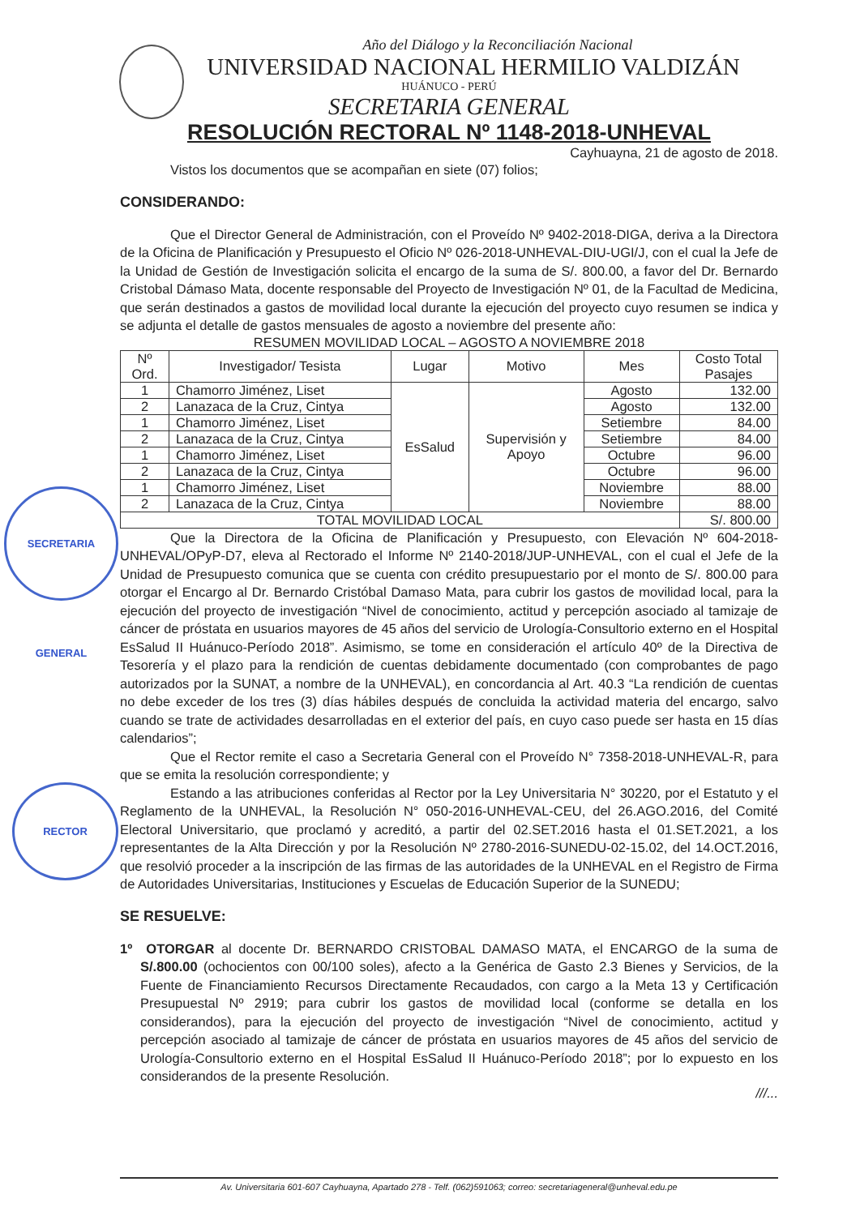SECRETARIA GENERAL
RECTOR
Año del Diálogo y la Reconciliación Nacional
UNIVERSIDAD NACIONAL HERMILIO VALDIZÁN
HUÁNUCO - PERÚ
SECRETARIA GENERAL
RESOLUCIÓN RECTORAL Nº 1148-2018-UNHEVAL
Cayhuayna, 21 de agosto de 2018.
Vistos los documentos que se acompañan en siete (07) folios;
CONSIDERANDO:
Que el Director General de Administración, con el Proveído Nº 9402-2018-DIGA, deriva a la Directora de la Oficina de Planificación y Presupuesto el Oficio Nº 026-2018-UNHEVAL-DIU-UGI/J, con el cual la Jefe de la Unidad de Gestión de Investigación solicita el encargo de la suma de S/. 800.00, a favor del Dr. Bernardo Cristobal Dámaso Mata, docente responsable del Proyecto de Investigación Nº 01, de la Facultad de Medicina, que serán destinados a gastos de movilidad local durante la ejecución del proyecto cuyo resumen se indica y se adjunta el detalle de gastos mensuales de agosto a noviembre del presente año:
RESUMEN MOVILIDAD LOCAL – AGOSTO A NOVIEMBRE 2018
| Nº Ord. | Investigador/ Tesista | Lugar | Motivo | Mes | Costo Total Pasajes |
| --- | --- | --- | --- | --- | --- |
| 1 | Chamorro Jiménez, Liset | EsSalud | Supervisión y Apoyo | Agosto | 132.00 |
| 2 | Lanazaca de la Cruz, Cintya | | | Agosto | 132.00 |
| 1 | Chamorro Jiménez, Liset | | | Setiembre | 84.00 |
| 2 | Lanazaca de la Cruz, Cintya | | | Setiembre | 84.00 |
| 1 | Chamorro Jiménez, Liset | | | Octubre | 96.00 |
| 2 | Lanazaca de la Cruz, Cintya | | | Octubre | 96.00 |
| 1 | Chamorro Jiménez, Liset | | | Noviembre | 88.00 |
| 2 | Lanazaca de la Cruz, Cintya | | | Noviembre | 88.00 |
| TOTAL MOVILIDAD LOCAL | | | | | S/. 800.00 |
Que la Directora de la Oficina de Planificación y Presupuesto, con Elevación Nº 604-2018-UNHEVAL/OPyP-D7, eleva al Rectorado el Informe Nº 2140-2018/JUP-UNHEVAL, con el cual el Jefe de la Unidad de Presupuesto comunica que se cuenta con crédito presupuestario por el monto de S/. 800.00 para otorgar el Encargo al Dr. Bernardo Cristóbal Damaso Mata, para cubrir los gastos de movilidad local, para la ejecución del proyecto de investigación “Nivel de conocimiento, actitud y percepción asociado al tamizaje de cáncer de próstata en usuarios mayores de 45 años del servicio de Urología-Consultorio externo en el Hospital EsSalud II Huánuco-Período 2018”. Asimismo, se tome en consideración el artículo 40º de la Directiva de Tesorería y el plazo para la rendición de cuentas debidamente documentado (con comprobantes de pago autorizados por la SUNAT, a nombre de la UNHEVAL), en concordancia al Art. 40.3 “La rendición de cuentas no debe exceder de los tres (3) días hábiles después de concluida la actividad materia del encargo, salvo cuando se trate de actividades desarrolladas en el exterior del país, en cuyo caso puede ser hasta en 15 días calendarios”;
Que el Rector remite el caso a Secretaria General con el Proveído N° 7358-2018-UNHEVAL-R, para que se emita la resolución correspondiente; y
Estando a las atribuciones conferidas al Rector por la Ley Universitaria N° 30220, por el Estatuto y el Reglamento de la UNHEVAL, la Resolución N° 050-2016-UNHEVAL-CEU, del 26.AGO.2016, del Comité Electoral Universitario, que proclamó y acreditó, a partir del 02.SET.2016 hasta el 01.SET.2021, a los representantes de la Alta Dirección y por la Resolución Nº 2780-2016-SUNEDU-02-15.02, del 14.OCT.2016, que resolvió proceder a la inscripción de las firmas de las autoridades de la UNHEVAL en el Registro de Firma de Autoridades Universitarias, Instituciones y Escuelas de Educación Superior de la SUNEDU;
SE RESUELVE:
1º OTORGAR al docente Dr. BERNARDO CRISTOBAL DAMASO MATA, el ENCARGO de la suma de S/.800.00 (ochocientos con 00/100 soles), afecto a la Genérica de Gasto 2.3 Bienes y Servicios, de la Fuente de Financiamiento Recursos Directamente Recaudados, con cargo a la Meta 13 y Certificación Presupuestal Nº 2919; para cubrir los gastos de movilidad local (conforme se detalla en los considerandos), para la ejecución del proyecto de investigación “Nivel de conocimiento, actitud y percepción asociado al tamizaje de cáncer de próstata en usuarios mayores de 45 años del servicio de Urología-Consultorio externo en el Hospital EsSalud II Huánuco-Período 2018”; por lo expuesto en los considerandos de la presente Resolución.
///...
Av. Universitaria 601-607 Cayhuayna, Apartado 278 - Telf. (062)591063; correo: secretariageneral@unheval.edu.pe